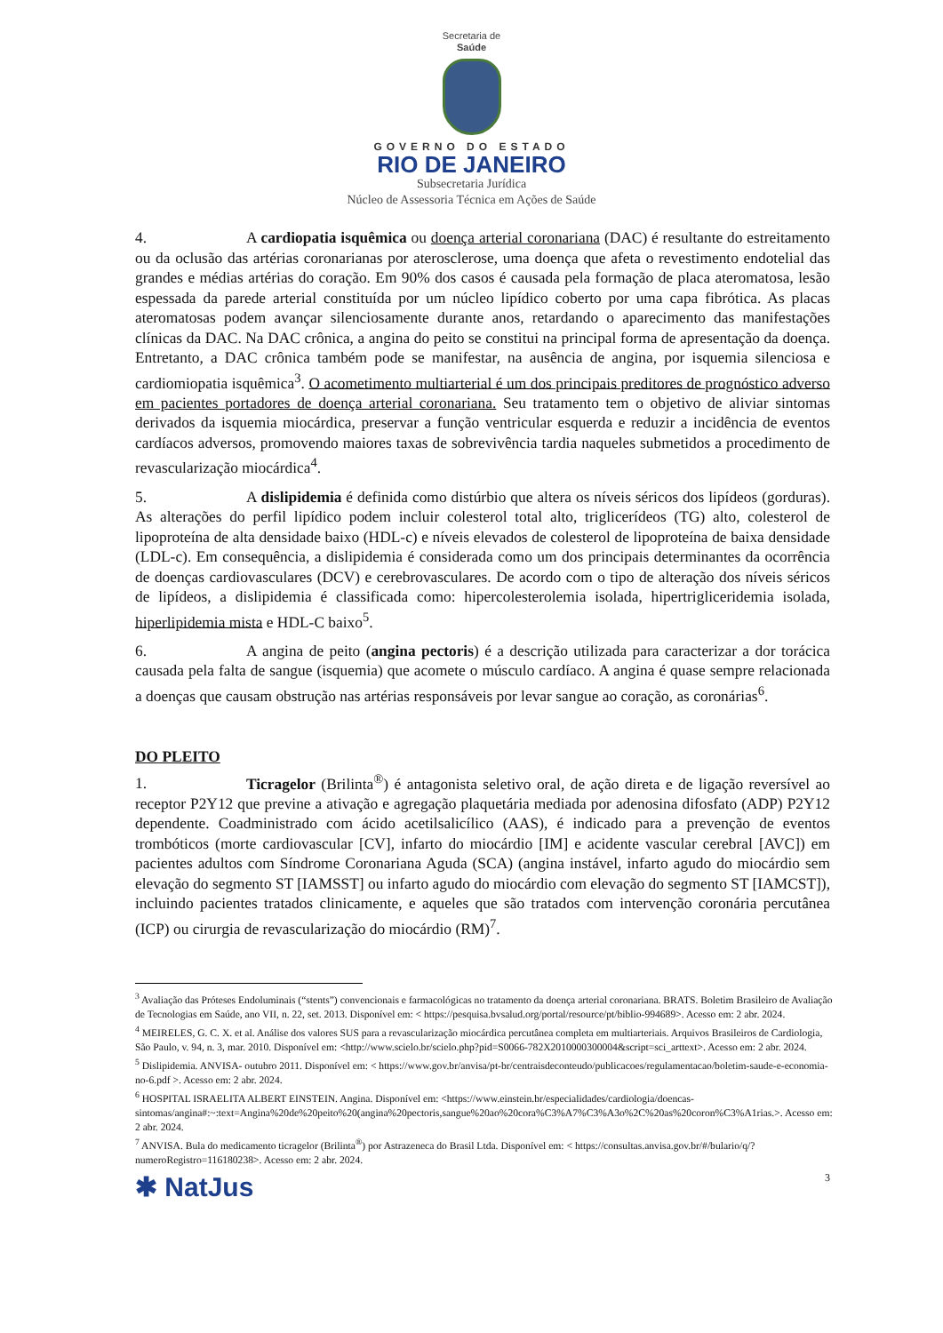Secretaria de
Saúde
GOVERNO DO ESTADO
RIO DE JANEIRO
Subsecretaria Jurídica
Núcleo de Assessoria Técnica em Ações de Saúde
4. A cardiopatia isquêmica ou doença arterial coronariana (DAC) é resultante do estreitamento ou da oclusão das artérias coronarianas por aterosclerose, uma doença que afeta o revestimento endotelial das grandes e médias artérias do coração. Em 90% dos casos é causada pela formação de placa ateromatosa, lesão espessada da parede arterial constituída por um núcleo lipídico coberto por uma capa fibrótica. As placas ateromatosas podem avançar silenciosamente durante anos, retardando o aparecimento das manifestações clínicas da DAC. Na DAC crônica, a angina do peito se constitui na principal forma de apresentação da doença. Entretanto, a DAC crônica também pode se manifestar, na ausência de angina, por isquemia silenciosa e cardiomiopatia isquêmica<sup>3</sup>. O acometimento multiarterial é um dos principais preditores de prognóstico adverso em pacientes portadores de doença arterial coronariana. Seu tratamento tem o objetivo de aliviar sintomas derivados da isquemia miocárdica, preservar a função ventricular esquerda e reduzir a incidência de eventos cardíacos adversos, promovendo maiores taxas de sobrevivência tardia naqueles submetidos a procedimento de revascularização miocárdica<sup>4</sup>.
5. A dislipidemia é definida como distúrbio que altera os níveis séricos dos lipídeos (gorduras). As alterações do perfil lipídico podem incluir colesterol total alto, triglicerídeos (TG) alto, colesterol de lipoproteína de alta densidade baixo (HDL-c) e níveis elevados de colesterol de lipoproteína de baixa densidade (LDL-c). Em consequência, a dislipidemia é considerada como um dos principais determinantes da ocorrência de doenças cardiovasculares (DCV) e cerebrovasculares. De acordo com o tipo de alteração dos níveis séricos de lipídeos, a dislipidemia é classificada como: hipercolesterolemia isolada, hipertrigliceridemia isolada, hiperlipidemia mista e HDL-C baixo<sup>5</sup>.
6. A angina de peito (angina pectoris) é a descrição utilizada para caracterizar a dor torácica causada pela falta de sangue (isquemia) que acomete o músculo cardíaco. A angina é quase sempre relacionada a doenças que causam obstrução nas artérias responsáveis por levar sangue ao coração, as coronárias<sup>6</sup>.
DO PLEITO
1. Ticragelor (Brilinta<sup>®</sup>) é antagonista seletivo oral, de ação direta e de ligação reversível ao receptor P2Y12 que previne a ativação e agregação plaquetária mediada por adenosina difosfato (ADP) P2Y12 dependente. Coadministrado com ácido acetilsalicílico (AAS), é indicado para a prevenção de eventos trombóticos (morte cardiovascular [CV], infarto do miocárdio [IM] e acidente vascular cerebral [AVC]) em pacientes adultos com Síndrome Coronariana Aguda (SCA) (angina instável, infarto agudo do miocárdio sem elevação do segmento ST [IAMSST] ou infarto agudo do miocárdio com elevação do segmento ST [IAMCST]), incluindo pacientes tratados clinicamente, e aqueles que são tratados com intervenção coronária percutânea (ICP) ou cirurgia de revascularização do miocárdio (RM)<sup>7</sup>.
<sup>3</sup> Avaliação das Próteses Endoluminais (“stents”) convencionais e farmacológicas no tratamento da doença arterial coronariana. BRATS. Boletim Brasileiro de Avaliação de Tecnologias em Saúde, ano VII, n. 22, set. 2013. Disponível em: < https://pesquisa.bvsalud.org/portal/resource/pt/biblio-994689>. Acesso em: 2 abr. 2024.
<sup>4</sup> MEIRELES, G. C. X. et al. Análise dos valores SUS para a revascularização miocárdica percutânea completa em multiarteriais. Arquivos Brasileiros de Cardiologia, São Paulo, v. 94, n. 3, mar. 2010. Disponível em: <http://www.scielo.br/scielo.php?pid=S0066-782X2010000300004&script=sci_arttext>. Acesso em: 2 abr. 2024.
<sup>5</sup> Dislipidemia. ANVISA- outubro 2011. Disponível em: < https://www.gov.br/anvisa/pt-br/centraisdeconteudo/publicacoes/regulamentacao/boletim-saude-e-economia-no-6.pdf >. Acesso em: 2 abr. 2024.
<sup>6</sup> HOSPITAL ISRAELITA ALBERT EINSTEIN. Angina. Disponível em: <https://www.einstein.br/especialidades/cardiologia/doencas-sintomas/angina#:~:text=Angina%20de%20peito%20(angina%20pectoris,sangue%20ao%20cora%C3%A7%C3%A3o%2C%20as%20coron%C3%A1rias.>. Acesso em: 2 abr. 2024.
<sup>7</sup> ANVISA. Bula do medicamento ticragelor (Brilinta<sup>®</sup>) por Astrazeneca do Brasil Ltda. Disponível em: < https://consultas.anvisa.gov.br/#/bulario/q/?numeroRegistro=116180238>. Acesso em: 2 abr. 2024.
✱ NatJus 3